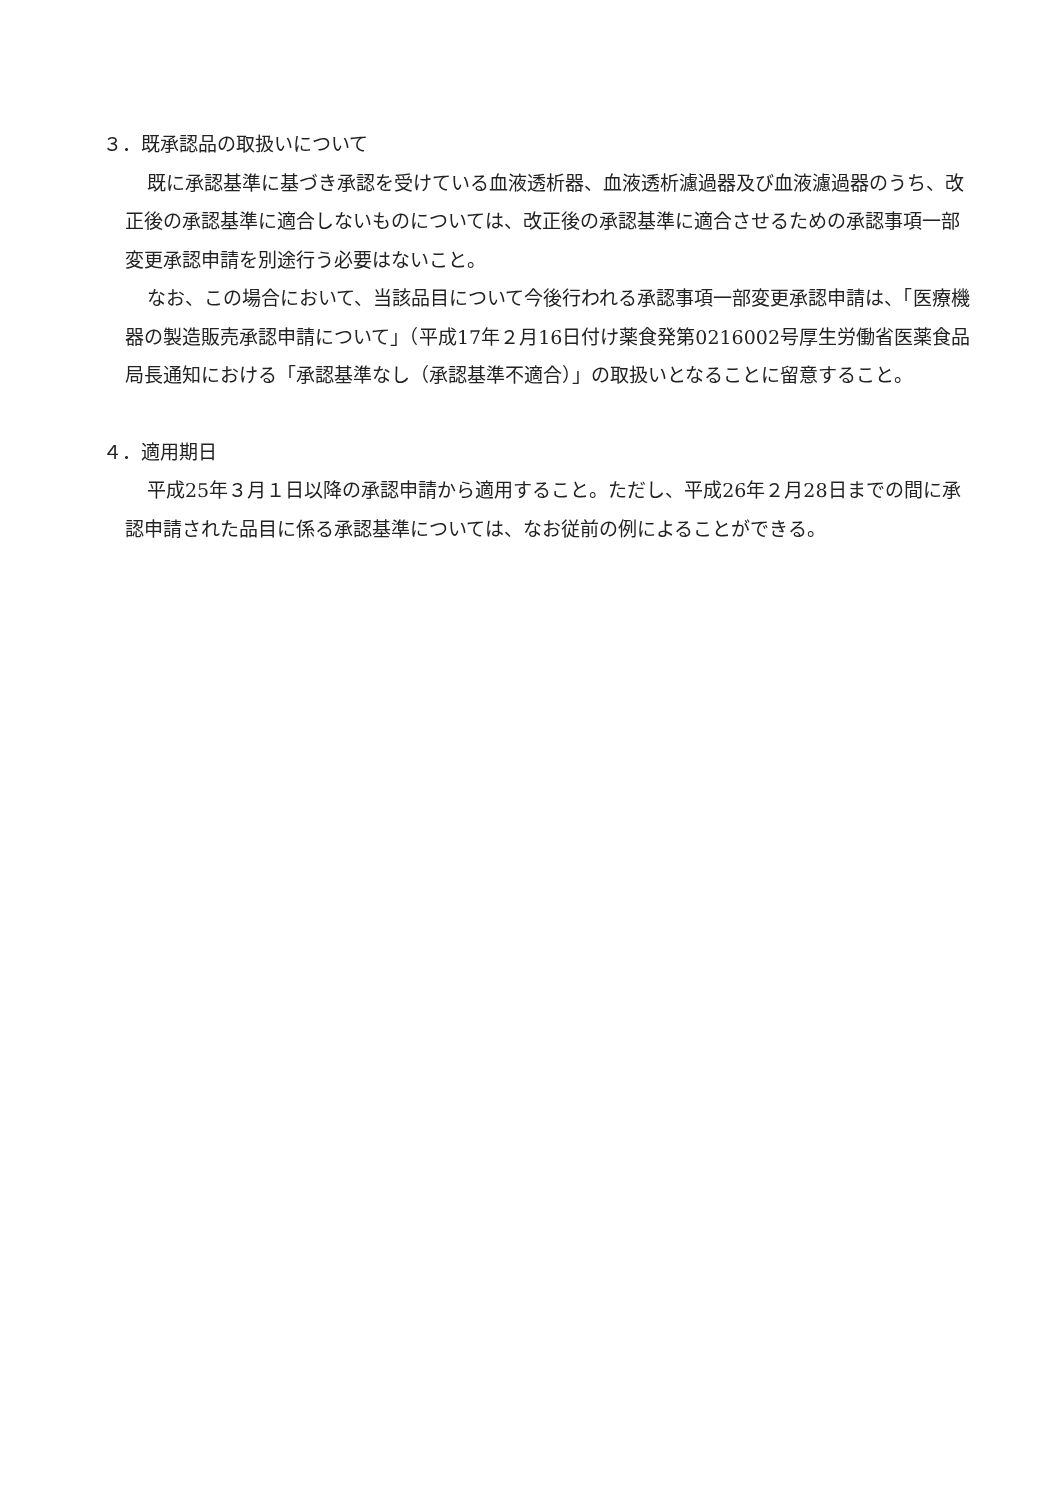３．既承認品の取扱いについて
既に承認基準に基づき承認を受けている血液透析器、血液透析濾過器及び血液濾過器のうち、改正後の承認基準に適合しないものについては、改正後の承認基準に適合させるための承認事項一部変更承認申請を別途行う必要はないこと。
なお、この場合において、当該品目について今後行われる承認事項一部変更承認申請は、「医療機器の製造販売承認申請について」（平成17年２月16日付け薬食発第0216002号厚生労働省医薬食品局長通知における「承認基準なし（承認基準不適合）」の取扱いとなることに留意すること。
４．適用期日
平成25年３月１日以降の承認申請から適用すること。ただし、平成26年２月28日までの間に承認申請された品目に係る承認基準については、なお従前の例によることができる。